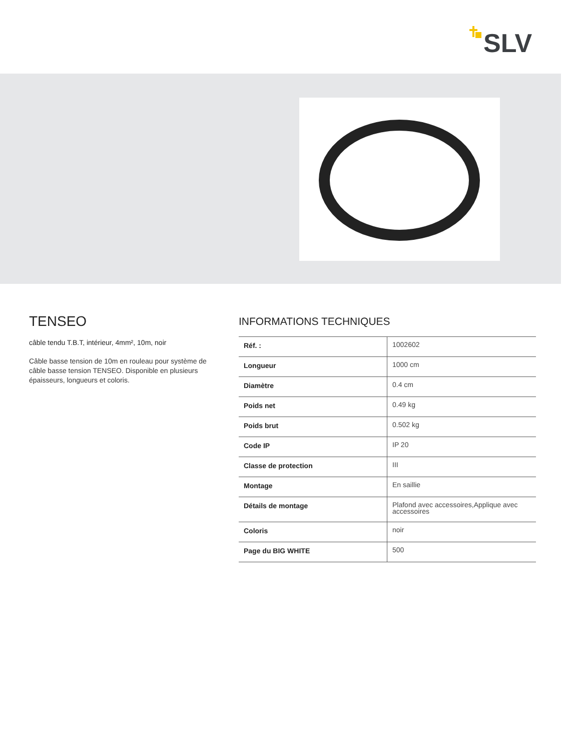SLV
TENSEO
câble tendu T.B.T, intérieur, 4mm², 10m, noir
Câble basse tension de 10m en rouleau pour système de câble basse tension TENSEO. Disponible en plusieurs épaisseurs, longueurs et coloris.
INFORMATIONS TECHNIQUES
| Réf. : | 1002602 |
| Longueur | 1000 cm |
| Diamètre | 0.4 cm |
| Poids net | 0.49 kg |
| Poids brut | 0.502 kg |
| Code IP | IP 20 |
| Classe de protection | III |
| Montage | En saillie |
| Détails de montage | Plafond avec accessoires,Applique avec accessoires |
| Coloris | noir |
| Page du BIG WHITE | 500 |